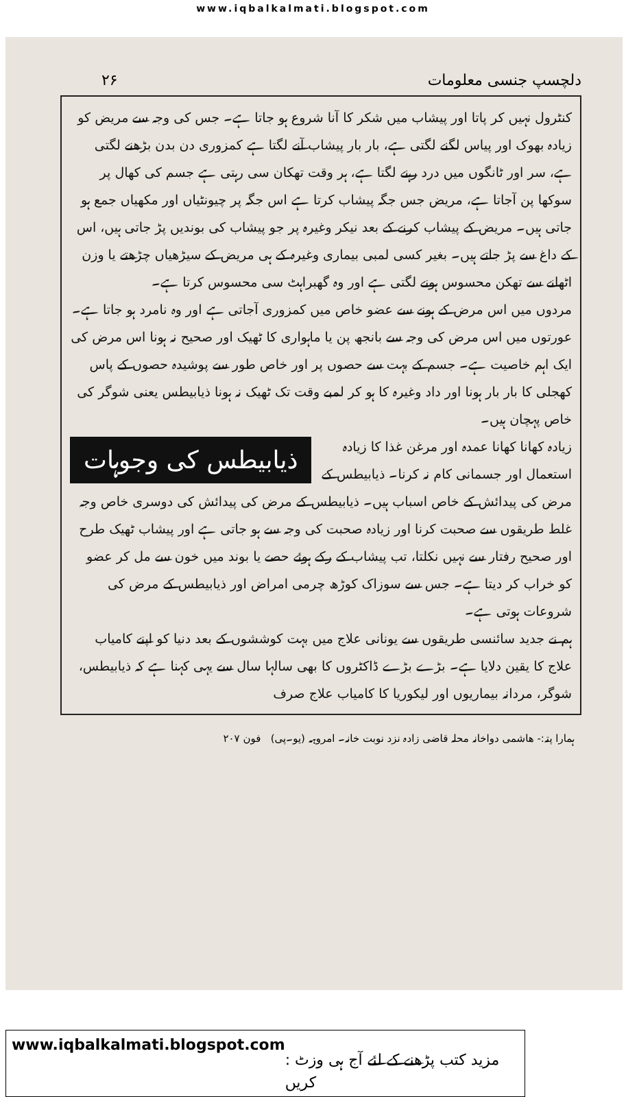www.iqbalkalmati.blogspot.com
دلچسپ جنسی معلومات ۲۶
کنٹرول نہیں کر پاتا اور پیشاب میں شکر کا آنا شروع ہو جاتا ہے۔ جس کی وجہ سے مریض کو زیادہ بھوک اور پیاس لگنے لگتی ہے، بار بار پیشاب آنے لگتا ہے کمزوری دن بدن بڑھنے لگتی ہے، سر اور ٹانگوں میں درد رہنے لگتا ہے، ہر وقت تھکان سی رہتی ہے جسم کی کھال پر سوکھا پن آجاتا ہے، مریض جس جگہ پیشاب کرتا ہے اس جگہ پر چیونٹیاں اور مکھیاں جمع ہو جاتی ہیں۔ مریض کے پیشاب کرنے کے بعد نیکر وغیرہ پر جو پیشاب کی بوندیں پڑ جاتی ہیں، اس کے داغ سے پڑ جاتے ہیں۔ بغیر کسی لمبی بیماری وغیرہ کے ہی مریض کے سیڑھیاں چڑھتے یا وزن اٹھانے سے تھکن محسوس ہونے لگتی ہے اور وہ گھبراہٹ سی محسوس کرتا ہے۔
مردوں میں اس مرض کے ہونے سے عضو خاص میں کمزوری آجاتی ہے اور وہ نامرد ہو جاتا ہے۔ عورتوں میں اس مرض کی وجہ سے بانجھ پن یا ماہواری کا ٹھیک اور صحیح نہ ہونا اس مرض کی ایک اہم خاصیت ہے۔ جسم کے بہت سے حصوں پر اور خاص طور سے پوشیدہ حصوں کے پاس کھجلی کا بار بار ہونا اور داد وغیرہ کا ہو کر لمبے وقت تک ٹھیک نہ ہونا ذیابیطس یعنی شوگر کی خاص پہچان ہیں۔
ذیابیطس کی وجوہات
زیادہ کھانا کھانا عمدہ اور مرغن غذا کا زیادہ استعمال اور جسمانی کام نہ کرنا۔ ذیابیطس کے مرض کی پیدائش کے خاص اسباب ہیں۔ ذیابیطس کے مرض کی پیدائش کی دوسری خاص وجہ غلط طریقوں سے صحبت کرنا اور زیادہ صحبت کی وجہ سے ہو جاتی ہے اور پیشاب ٹھیک طرح اور صحیح رفتار سے نہیں نکلتا، تب پیشاب کے رکے ہوئے حصے یا بوند میں خون سے مل کر عضو کو خراب کر دیتا ہے۔ جس سے سوزاک کوڑھ چرمی امراض اور ذیابیطس کے مرض کی شروعات ہوتی ہے۔
ہم نے جدید سائنسی طریقوں سے یونانی علاج میں بہت کوششوں کے بعد دنیا کو اپنے کامیاب علاج کا یقین دلایا ہے۔ بڑے بڑے ڈاکٹروں کا بھی سالہا سال سے یہی کہنا ہے کہ ذیابیطس، شوگر، مردانہ بیماریوں اور لیکوریا کا کامیاب علاج صرف
ہمارا پتہ:- ھاشمی دواخانہ محلہ قاضی زادہ نزد نوبت خانہ۔ امروہہ (یو۔پی) فون ۲۰۷
www.iqbalkalmati.blogspot.com : مزید کتب پڑھنے کے لئے آج ہی وزٹ کریں